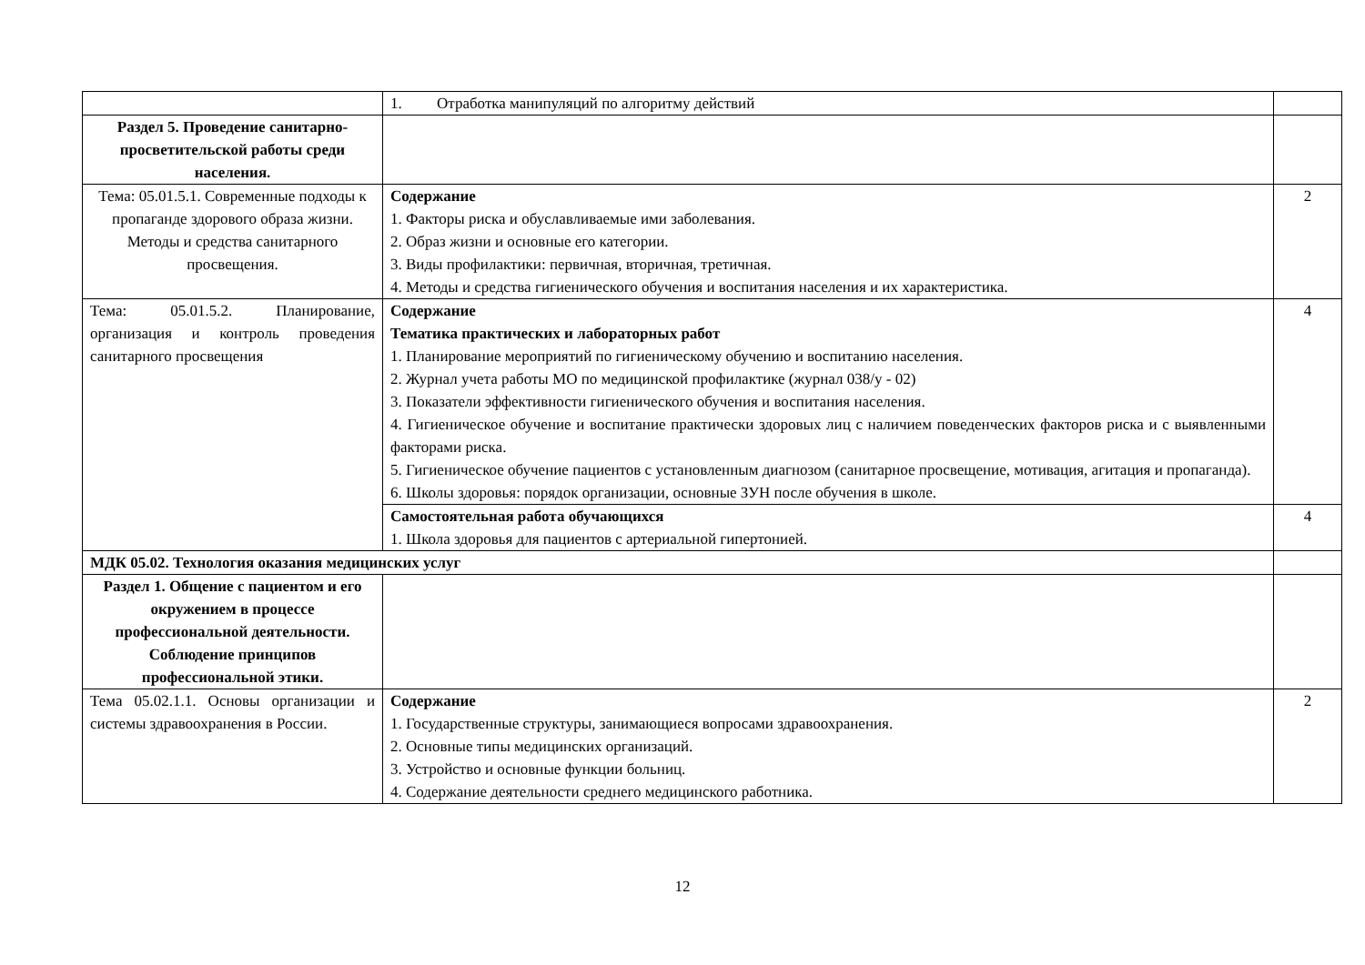| | 1. Отработка манипуляций по алгоритму действий | |
| Раздел 5. Проведение санитарно-просветительской работы среди населения. | | |
| Тема: 05.01.5.1. Современные подходы к пропаганде здорового образа жизни. Методы и средства санитарного просвещения. | Содержание 1. Факторы риска и обуславливаемые ими заболевания. 2. Образ жизни и основные его категории. 3. Виды профилактики: первичная, вторичная, третичная. 4. Методы и средства гигиенического обучения и воспитания населения и их характеристика. | 2 |
| Тема: 05.01.5.2. Планирование, организация и контроль проведения санитарного просвещения | Содержание Тематика практических и лабораторных работ 1. Планирование мероприятий по гигиеническому обучению и воспитанию населения. 2. Журнал учета работы МО по медицинской профилактике (журнал 038/у - 02) 3. Показатели эффективности гигиенического обучения и воспитания населения. 4. Гигиеническое обучение и воспитание практически здоровых лиц с наличием поведенческих факторов риска и с выявленными факторами риска. 5. Гигиеническое обучение пациентов с установленным диагнозом (санитарное просвещение, мотивация, агитация и пропаганда). 6. Школы здоровья: порядок организации, основные ЗУН после обучения в школе. | 4 |
| | Самостоятельная работа обучающихся 1. Школа здоровья для пациентов с артериальной гипертонией. | 4 |
| МДК 05.02. Технология оказания медицинских услуг | | |
| Раздел 1. Общение с пациентом и его окружением в процессе профессиональной деятельности. Соблюдение принципов профессиональной этики. | | |
| Тема 05.02.1.1. Основы организации и системы здравоохранения в России. | Содержание 1. Государственные структуры, занимающиеся вопросами здравоохранения. 2. Основные типы медицинских организаций. 3. Устройство и основные функции больниц. 4. Содержание деятельности среднего медицинского работника. | 2 |
12